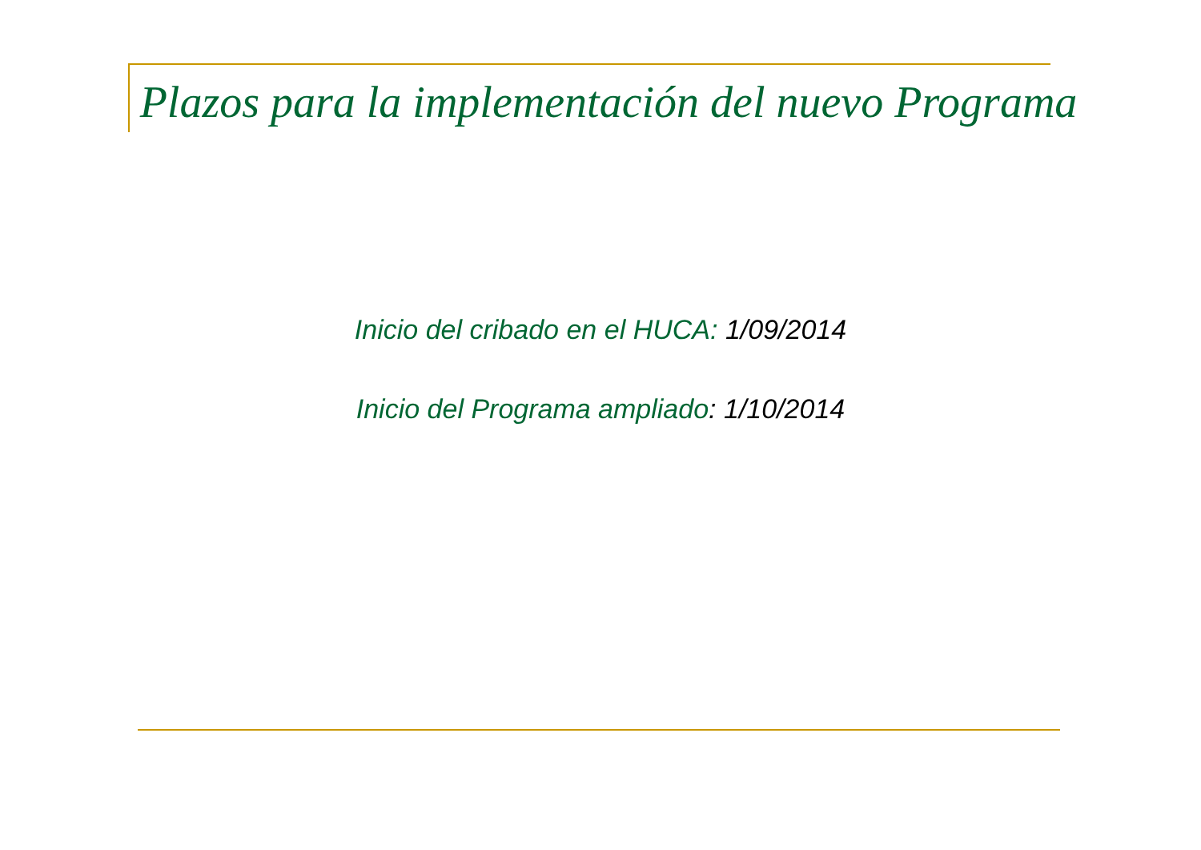Plazos para la implementación del nuevo Programa
Inicio del cribado en el HUCA: 1/09/2014
Inicio del Programa ampliado: 1/10/2014